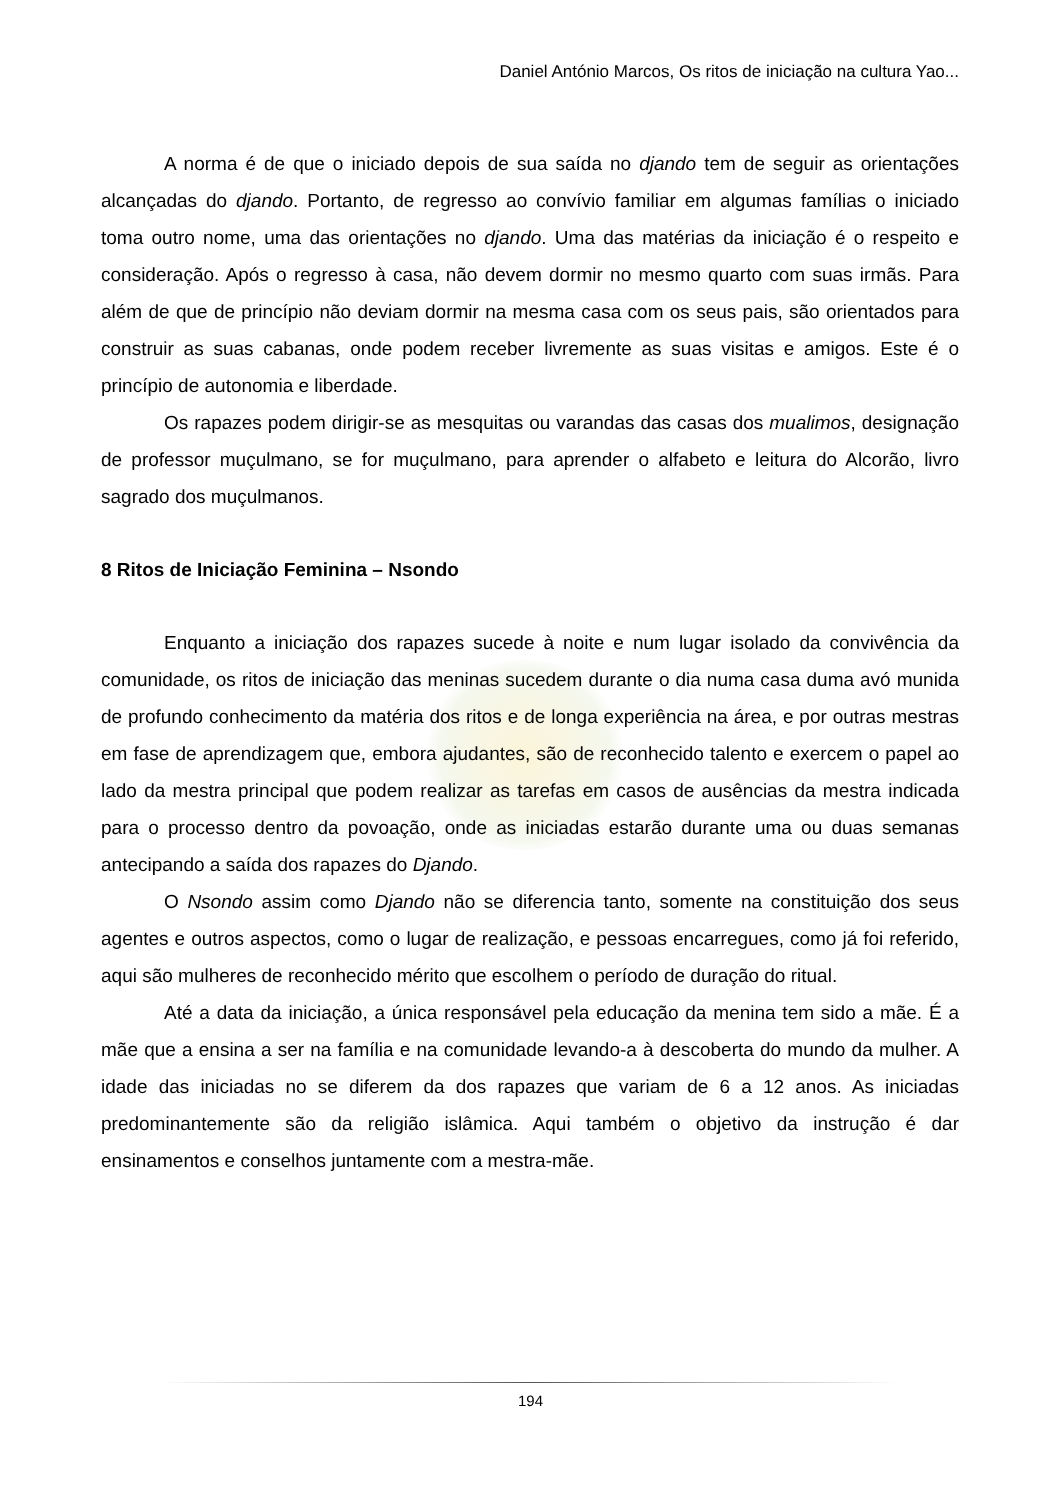Daniel António Marcos, Os ritos de iniciação na cultura Yao...
A norma é de que o iniciado depois de sua saída no djando tem de seguir as orientações alcançadas do djando. Portanto, de regresso ao convívio familiar em algumas famílias o iniciado toma outro nome, uma das orientações no djando. Uma das matérias da iniciação é o respeito e consideração. Após o regresso à casa, não devem dormir no mesmo quarto com suas irmãs. Para além de que de princípio não deviam dormir na mesma casa com os seus pais, são orientados para construir as suas cabanas, onde podem receber livremente as suas visitas e amigos. Este é o princípio de autonomia e liberdade.
Os rapazes podem dirigir-se as mesquitas ou varandas das casas dos mualimos, designação de professor muçulmano, se for muçulmano, para aprender o alfabeto e leitura do Alcorão, livro sagrado dos muçulmanos.
8 Ritos de Iniciação Feminina – Nsondo
Enquanto a iniciação dos rapazes sucede à noite e num lugar isolado da convivência da comunidade, os ritos de iniciação das meninas sucedem durante o dia numa casa duma avó munida de profundo conhecimento da matéria dos ritos e de longa experiência na área, e por outras mestras em fase de aprendizagem que, embora ajudantes, são de reconhecido talento e exercem o papel ao lado da mestra principal que podem realizar as tarefas em casos de ausências da mestra indicada para o processo dentro da povoação, onde as iniciadas estarão durante uma ou duas semanas antecipando a saída dos rapazes do Djando.
O Nsondo assim como Djando não se diferencia tanto, somente na constituição dos seus agentes e outros aspectos, como o lugar de realização, e pessoas encarregues, como já foi referido, aqui são mulheres de reconhecido mérito que escolhem o período de duração do ritual.
Até a data da iniciação, a única responsável pela educação da menina tem sido a mãe. É a mãe que a ensina a ser na família e na comunidade levando-a à descoberta do mundo da mulher. A idade das iniciadas no se diferem da dos rapazes que variam de 6 a 12 anos. As iniciadas predominantemente são da religião islâmica. Aqui também o objetivo da instrução é dar ensinamentos e conselhos juntamente com a mestra-mãe.
194